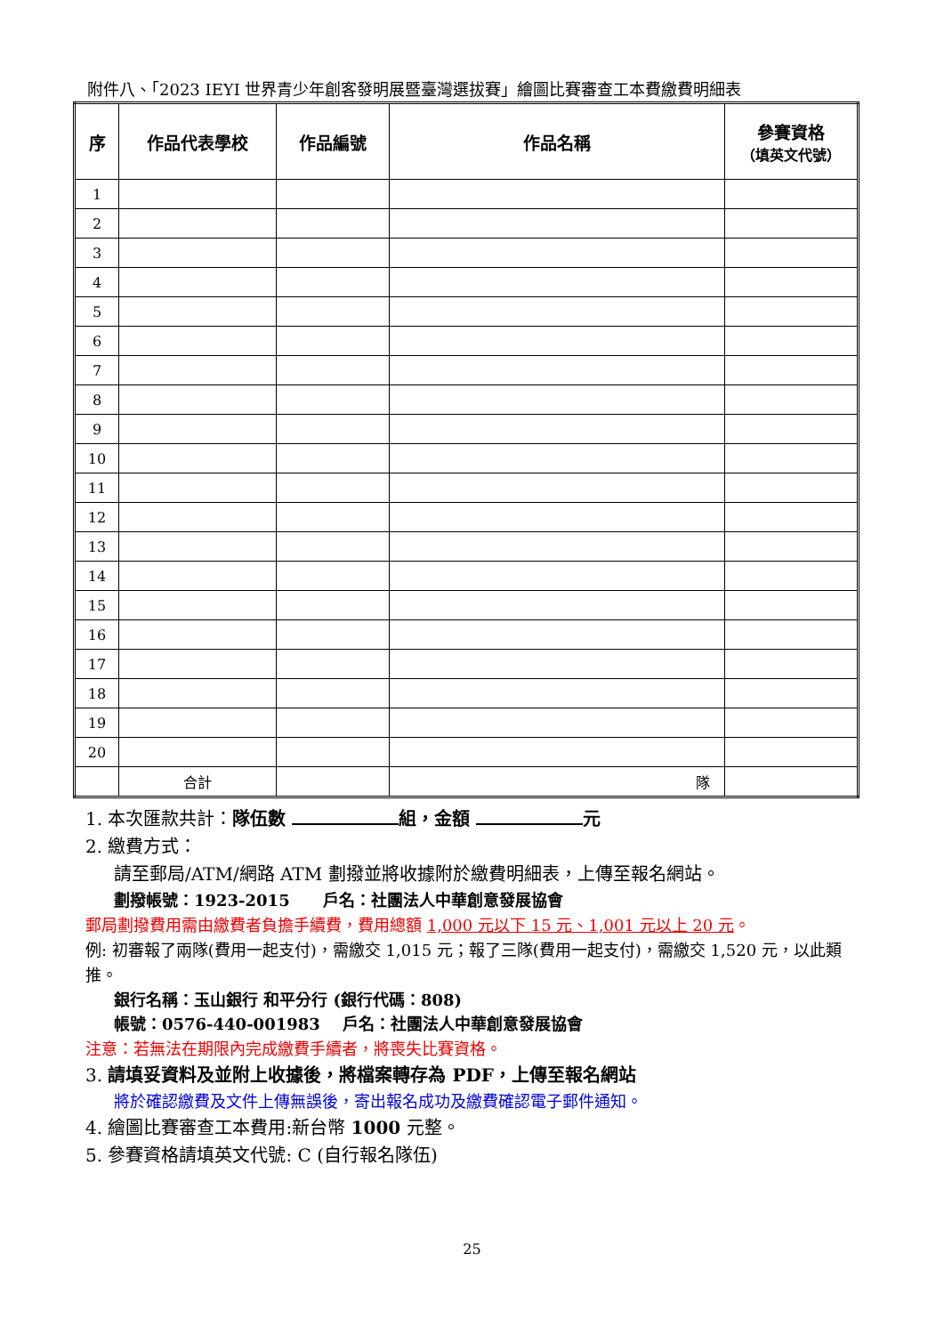附件八、「2023 IEYI 世界青少年創客發明展暨臺灣選拔賽」繪圖比賽審查工本費繳費明細表
| 序 | 作品代表學校 | 作品編號 | 作品名稱 | 參賽資格 （填英文代號） |
| --- | --- | --- | --- | --- |
| 1 | | | | |
| 2 | | | | |
| 3 | | | | |
| 4 | | | | |
| 5 | | | | |
| 6 | | | | |
| 7 | | | | |
| 8 | | | | |
| 9 | | | | |
| 10 | | | | |
| 11 | | | | |
| 12 | | | | |
| 13 | | | | |
| 14 | | | | |
| 15 | | | | |
| 16 | | | | |
| 17 | | | | |
| 18 | | | | |
| 19 | | | | |
| 20 | | | | |
| | 合計 | | 隊 | |
1. 本次匯款共計：隊伍數 組，金額 元
2. 繳費方式：
請至郵局/ATM/網路 ATM 劃撥並將收據附於繳費明細表，上傳至報名網站。
劃撥帳號：1923-2015 戶名：社團法人中華創意發展協會
郵局劃撥費用需由繳費者負擔手續費，費用總額 1,000 元以下 15 元、1,001 元以上 20 元。
例: 初審報了兩隊(費用一起支付)，需繳交 1,015 元；報了三隊(費用一起支付)，需繳交 1,520 元，以此類推。
銀行名稱：玉山銀行 和平分行 (銀行代碼：808)
帳號：0576-440-001983 戶名：社團法人中華創意發展協會
注意：若無法在期限內完成繳費手續者，將喪失比賽資格。
3. 請填妥資料及並附上收據後，將檔案轉存為 PDF，上傳至報名網站
將於確認繳費及文件上傳無誤後，寄出報名成功及繳費確認電子郵件通知。
4. 繪圖比賽審查工本費用:新台幣 1000 元整。
5. 參賽資格請填英文代號: C (自行報名隊伍)
25